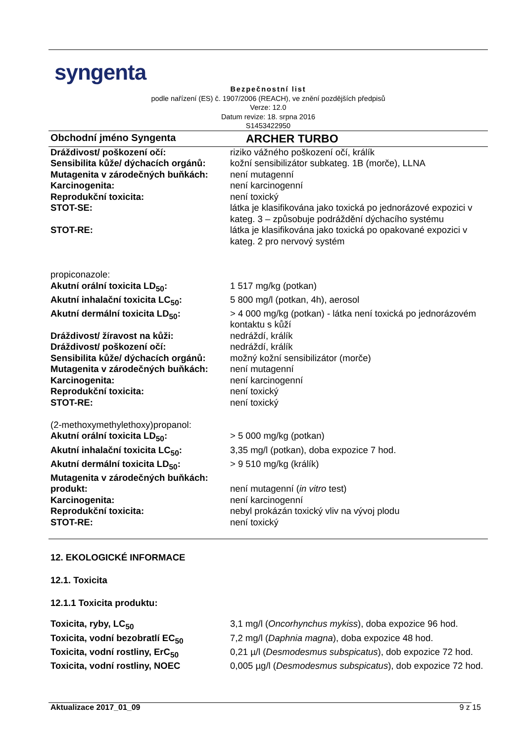syngenta
Bezpečnostní list
podle nařízení (ES) č. 1907/2006 (REACH), ve znění pozdějších předpisů
Verze: 12.0
Datum revize: 18. srpna 2016
S1453422950
Obchodní jméno Syngenta ARCHER TURBO
| Dráždivost/ poškození očí: | riziko vážného poškození očí, králík |
| Sensibilita kůže/ dýchacích orgánů: | kožní sensibilizátor subkateg. 1B (morče), LLNA |
| Mutagenita v zárodečných buňkách: | není mutagenní |
| Karcinogenita: | není karcinogenní |
| Reprodukční toxicita: | není toxický |
| STOT-SE: | látka je klasifikována jako toxická po jednorázové expozici v kateg. 3 – způsobuje podráždění dýchacího systému |
| STOT-RE: | látka je klasifikována jako toxická po opakované expozici v kateg. 2 pro nervový systém |
| propiconazole: | |
| Akutní orální toxicita LD<sub>50</sub>: | 1 517 mg/kg (potkan) |
| Akutní inhalační toxicita LC<sub>50</sub>: | 5 800 mg/l (potkan, 4h), aerosol |
| Akutní dermální toxicita LD<sub>50</sub>: | > 4 000 mg/kg (potkan) - látka není toxická po jednorázovém kontaktu s kůží |
| Dráždivost/ žíravost na kůži: | nedráždí, králík |
| Dráždivost/ poškození očí: | nedráždí, králík |
| Sensibilita kůže/ dýchacích orgánů: | možný kožní sensibilizátor (morče) |
| Mutagenita v zárodečných buňkách: | není mutagenní |
| Karcinogenita: | není karcinogenní |
| Reprodukční toxicita: | není toxický |
| STOT-RE: | není toxický |
| (2-methoxymethylethoxy)propanol: | |
| Akutní orální toxicita LD<sub>50</sub>: | > 5 000 mg/kg (potkan) |
| Akutní inhalační toxicita LC<sub>50</sub>: | 3,35 mg/l (potkan), doba expozice 7 hod. |
| Akutní dermální toxicita LD<sub>50</sub>: | > 9 510 mg/kg (králík) |
| Mutagenita v zárodečných buňkách: | |
| produkt: | není mutagenní ( in vitro test) |
| Karcinogenita: | není karcinogenní |
| Reprodukční toxicita: | nebyl prokázán toxický vliv na vývoj plodu |
| STOT-RE: | není toxický |
12. EKOLOGICKÉ INFORMACE
12.1. Toxicita
12.1.1 Toxicita produktu:
| Toxicita, ryby, LC<sub>50</sub> | 3,1 mg/l ( Oncorhynchus mykiss ), doba expozice 96 hod. |
| Toxicita, vodní bezobratlí EC<sub>50</sub> | 7,2 mg/l ( Daphnia magna ), doba expozice 48 hod. |
| Toxicita, vodní rostliny, ErC<sub>50</sub> | 0,21 µ/l ( Desmodesmus subspicatus ), dob expozice 72 hod. |
| Toxicita, vodní rostliny, NOEC | 0,005 µg/l ( Desmodesmus subspicatus ), dob expozice 72 hod. |
Aktualizace 2017_01_09 9 z 15